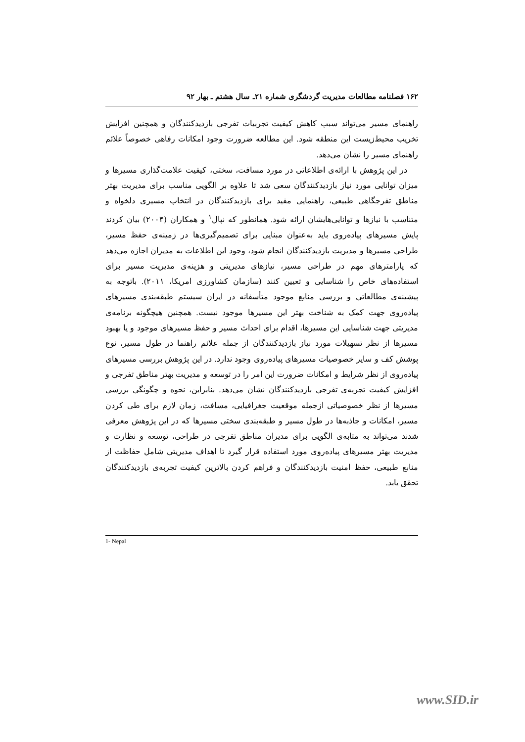۱۶۲ فصلنامه مطالعات مدیریت گردشگری شماره ۲۱ـ سال هشتم ـ بهار ۹۲
راهنمای مسیر می‌تواند سبب کاهش کیفیت تجربیات تفرجی بازدیدکنندگان و همچنین افزایش تخریب محیط‌زیست این منطقه شود. این مطالعه ضرورت وجود امکانات رفاهی خصوصاً علائم راهنمای مسیر را نشان می‌دهد.
در این پژوهش با ارائه‌ی اطلاعاتی در مورد مسافت، سختی، کیفیت علامت‌گذاری مسیرها و میزان توانایی مورد نیاز بازدیدکنندگان سعی شد تا علاوه بر الگویی مناسب برای مدیریت بهتر مناطق تفرجگاهی طبیعی، راهنمایی مفید برای بازدیدکنندگان در انتخاب مسیری دلخواه و متناسب با نیازها و توانایی‌هایشان ارائه شود. همانطور که نپال<sup>۱</sup> و همکاران (۲۰۰۴) بیان کردند پایش مسیرهای پیاده‌روی باید به‌عنوان مبنایی برای تصمیم‌گیری‌ها در زمینه‌ی حفظ مسیر، طراحی مسیرها و مدیریت بازدیدکنندگان انجام شود، وجود این اطلاعات به مدیران اجازه می‌دهد که پارامترهای مهم در طراحی مسیر، نیازهای مدیریتی و هزینه‌ی مدیریت مسیر برای استفاده‌های خاص را شناسایی و تعیین کنند (سازمان کشاورزی امریکا، ۲۰۱۱). باتوجه به پیشینه‌ی مطالعاتی و بررسی منابع موجود متأسفانه در ایران سیستم طبقه‌بندی مسیرهای پیاده‌روی جهت کمک به شناخت بهتر این مسیرها موجود نیست. همچنین هیچگونه برنامه‌ی مدیریتی جهت شناسایی این مسیرها، اقدام برای احداث مسیر و حفظ مسیرهای موجود و یا بهبود مسیرها از نظر تسهیلات مورد نیاز بازدیدکنندگان از جمله علائم راهنما در طول مسیر، نوع پوشش کف و سایر خصوصیات مسیرهای پیاده‌روی وجود ندارد. در این پژوهش بررسی مسیرهای پیاده‌روی از نظر شرایط و امکانات ضرورت این امر را در توسعه و مدیریت بهتر مناطق تفرجی و افزایش کیفیت تجربه‌ی تفرجی بازدیدکنندگان نشان می‌دهد. بنابراین، نحوه و چگونگی بررسی مسیرها از نظر خصوصیاتی ازجمله موقعیت جغرافیایی، مسافت، زمان لازم برای طی کردن مسیر، امکانات و جاذبه‌ها در طول مسیر و طبقه‌بندی سختی مسیرها که در این پژوهش معرفی شدند می‌تواند به مثابه‌ی الگویی برای مدیران مناطق تفرجی در طراحی، توسعه و نظارت و مدیریت بهتر مسیرهای پیاده‌روی مورد استفاده قرار گیرد تا اهداف مدیریتی شامل حفاظت از منابع طبیعی، حفظ امنیت بازدیدکنندگان و فراهم کردن بالاترین کیفیت تجربه‌ی بازدیدکنندگان تحقق یابد.
1- Nepal
www.SID.ir